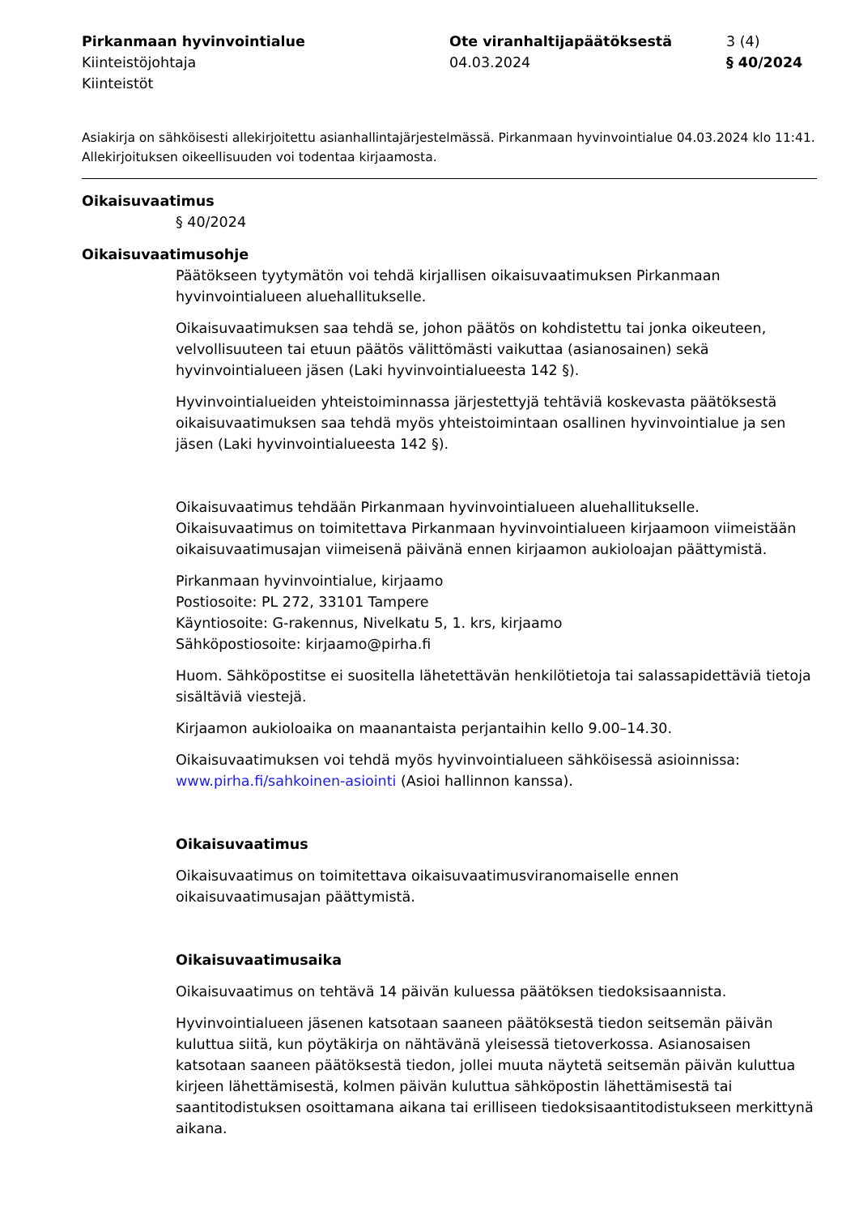Pirkanmaan hyvinvointialue
Kiinteistöjohtaja
Kiinteistöt
Ote viranhaltijapäätöksestä
04.03.2024
3 (4)
§ 40/2024
Asiakirja on sähköisesti allekirjoitettu asianhallintajärjestelmässä. Pirkanmaan hyvinvointialue 04.03.2024 klo 11:41. Allekirjoituksen oikeellisuuden voi todentaa kirjaamosta.
Oikaisuvaatimus
§ 40/2024
Oikaisuvaatimusohje
Päätökseen tyytymätön voi tehdä kirjallisen oikaisuvaatimuksen Pirkanmaan hyvinvointialueen aluehallitukselle.
Oikaisuvaatimuksen saa tehdä se, johon päätös on kohdistettu tai jonka oikeuteen, velvollisuuteen tai etuun päätös välittömästi vaikuttaa (asianosainen) sekä hyvinvointialueen jäsen (Laki hyvinvointialueesta 142 §).
Hyvinvointialueiden yhteistoiminnassa järjestettyjä tehtäviä koskevasta päätöksestä oikaisuvaatimuksen saa tehdä myös yhteistoimintaan osallinen hyvinvointialue ja sen jäsen (Laki hyvinvointialueesta 142 §).
Oikaisuvaatimus tehdään Pirkanmaan hyvinvointialueen aluehallitukselle. Oikaisuvaatimus on toimitettava Pirkanmaan hyvinvointialueen kirjaamoon viimeistään oikaisuvaatimusajan viimeisenä päivänä ennen kirjaamon aukioloajan päättymistä.
Pirkanmaan hyvinvointialue, kirjaamo
Postiosoite: PL 272, 33101 Tampere
Käyntiosoite: G-rakennus, Nivelkatu 5, 1. krs, kirjaamo
Sähköpostiosoite: kirjaamo@pirha.fi
Huom. Sähköpostitse ei suositella lähetettävän henkilötietoja tai salassapidettäviä tietoja sisältäviä viestejä.
Kirjaamon aukioloaika on maanantaista perjantaihin kello 9.00–14.30.
Oikaisuvaatimuksen voi tehdä myös hyvinvointialueen sähköisessä asioinnissa: www.pirha.fi/sahkoinen-asiointi (Asioi hallinnon kanssa).
Oikaisuvaatimus
Oikaisuvaatimus on toimitettava oikaisuvaatimusviranomaiselle ennen oikaisuvaatimusajan päättymistä.
Oikaisuvaatimusaika
Oikaisuvaatimus on tehtävä 14 päivän kuluessa päätöksen tiedoksisaannista.
Hyvinvointialueen jäsenen katsotaan saaneen päätöksestä tiedon seitsemän päivän kuluttua siitä, kun pöytäkirja on nähtävänä yleisessä tietoverkossa. Asianosaisen katsotaan saaneen päätöksestä tiedon, jollei muuta näytetä seitsemän päivän kuluttua kirjeen lähettämisestä, kolmen päivän kuluttua sähköpostin lähettämisestä tai saantitodistuksen osoittamana aikana tai erilliseen tiedoksisaantitodistukseen merkittynä aikana.